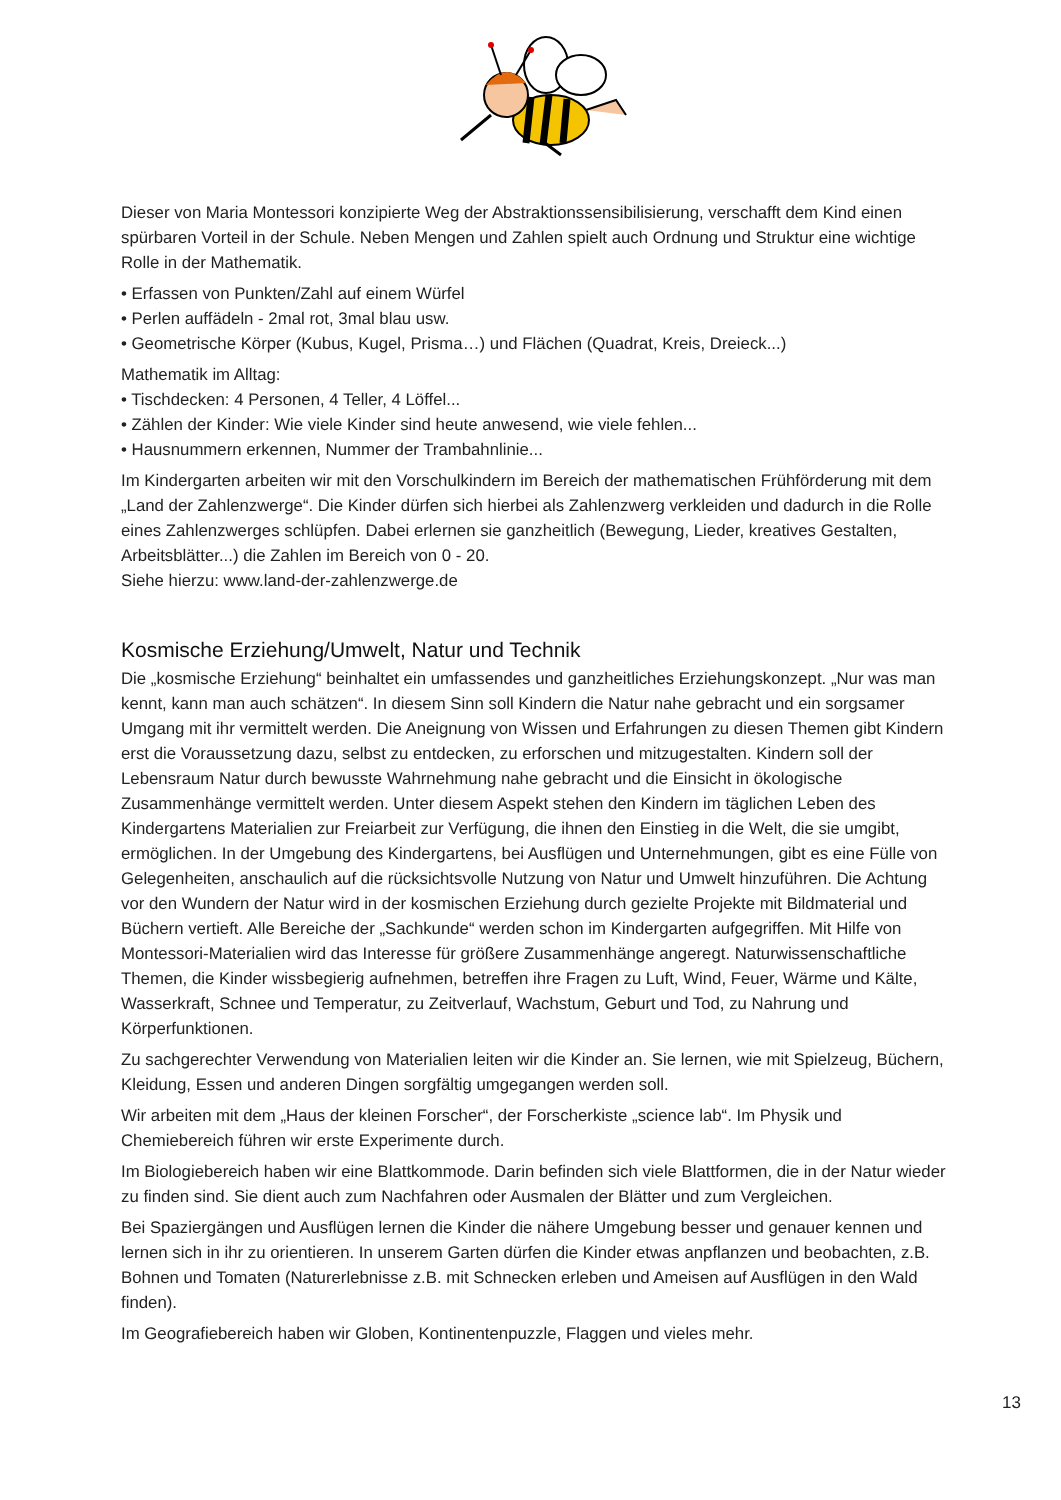Dieser von Maria Montessori konzipierte Weg der Abstraktionssensibilisierung, verschafft dem Kind einen spürbaren Vorteil in der Schule. Neben Mengen und Zahlen spielt auch Ordnung und Struktur eine wichtige Rolle in der Mathematik.
• Erfassen von Punkten/Zahl auf einem Würfel
• Perlen auffädeln - 2mal rot, 3mal blau usw.
• Geometrische Körper (Kubus, Kugel, Prisma…) und Flächen (Quadrat, Kreis, Dreieck...)
Mathematik im Alltag:
• Tischdecken: 4 Personen, 4 Teller, 4 Löffel...
• Zählen der Kinder: Wie viele Kinder sind heute anwesend, wie viele fehlen...
• Hausnummern erkennen, Nummer der Trambahnlinie...
Im Kindergarten arbeiten wir mit den Vorschulkindern im Bereich der mathematischen Frühförderung mit dem „Land der Zahlenzwerge“. Die Kinder dürfen sich hierbei als Zahlenzwerg verkleiden und dadurch in die Rolle eines Zahlenzwerges schlüpfen. Dabei erlernen sie ganzheitlich (Bewegung, Lieder, kreatives Gestalten, Arbeitsblätter...) die Zahlen im Bereich von 0 - 20.
Siehe hierzu: www.land-der-zahlenzwerge.de
Kosmische Erziehung/Umwelt, Natur und Technik
Die „kosmische Erziehung“ beinhaltet ein umfassendes und ganzheitliches Erziehungskonzept. „Nur was man kennt, kann man auch schätzen“. In diesem Sinn soll Kindern die Natur nahe gebracht und ein sorgsamer Umgang mit ihr vermittelt werden. Die Aneignung von Wissen und Erfahrungen zu diesen Themen gibt Kindern erst die Voraussetzung dazu, selbst zu entdecken, zu erforschen und mitzugestalten. Kindern soll der Lebensraum Natur durch bewusste Wahrnehmung nahe gebracht und die Einsicht in ökologische Zusammenhänge vermittelt werden. Unter diesem Aspekt stehen den Kindern im täglichen Leben des Kindergartens Materialien zur Freiarbeit zur Verfügung, die ihnen den Einstieg in die Welt, die sie umgibt, ermöglichen. In der Umgebung des Kindergartens, bei Ausflügen und Unternehmungen, gibt es eine Fülle von Gelegenheiten, anschaulich auf die rücksichtsvolle Nutzung von Natur und Umwelt hinzuführen. Die Achtung vor den Wundern der Natur wird in der kosmischen Erziehung durch gezielte Projekte mit Bildmaterial und Büchern vertieft. Alle Bereiche der „Sachkunde“ werden schon im Kindergarten aufgegriffen. Mit Hilfe von Montessori-Materialien wird das Interesse für größere Zusammenhänge angeregt. Naturwissenschaftliche Themen, die Kinder wissbegierig aufnehmen, betreffen ihre Fragen zu Luft, Wind, Feuer, Wärme und Kälte, Wasserkraft, Schnee und Temperatur, zu Zeitverlauf, Wachstum, Geburt und Tod, zu Nahrung und Körperfunktionen.
Zu sachgerechter Verwendung von Materialien leiten wir die Kinder an. Sie lernen, wie mit Spielzeug, Büchern, Kleidung, Essen und anderen Dingen sorgfältig umgegangen werden soll.
Wir arbeiten mit dem „Haus der kleinen Forscher“, der Forscherkiste „science lab“. Im Physik und Chemiebereich führen wir erste Experimente durch.
Im Biologiebereich haben wir eine Blattkommode. Darin befinden sich viele Blattformen, die in der Natur wieder zu finden sind. Sie dient auch zum Nachfahren oder Ausmalen der Blätter und zum Vergleichen.
Bei Spaziergängen und Ausflügen lernen die Kinder die nähere Umgebung besser und genauer kennen und lernen sich in ihr zu orientieren. In unserem Garten dürfen die Kinder etwas anpflanzen und beobachten, z.B. Bohnen und Tomaten (Naturerlebnisse z.B. mit Schnecken erleben und Ameisen auf Ausflügen in den Wald finden).
Im Geografiebereich haben wir Globen, Kontinentenpuzzle, Flaggen und vieles mehr.
13